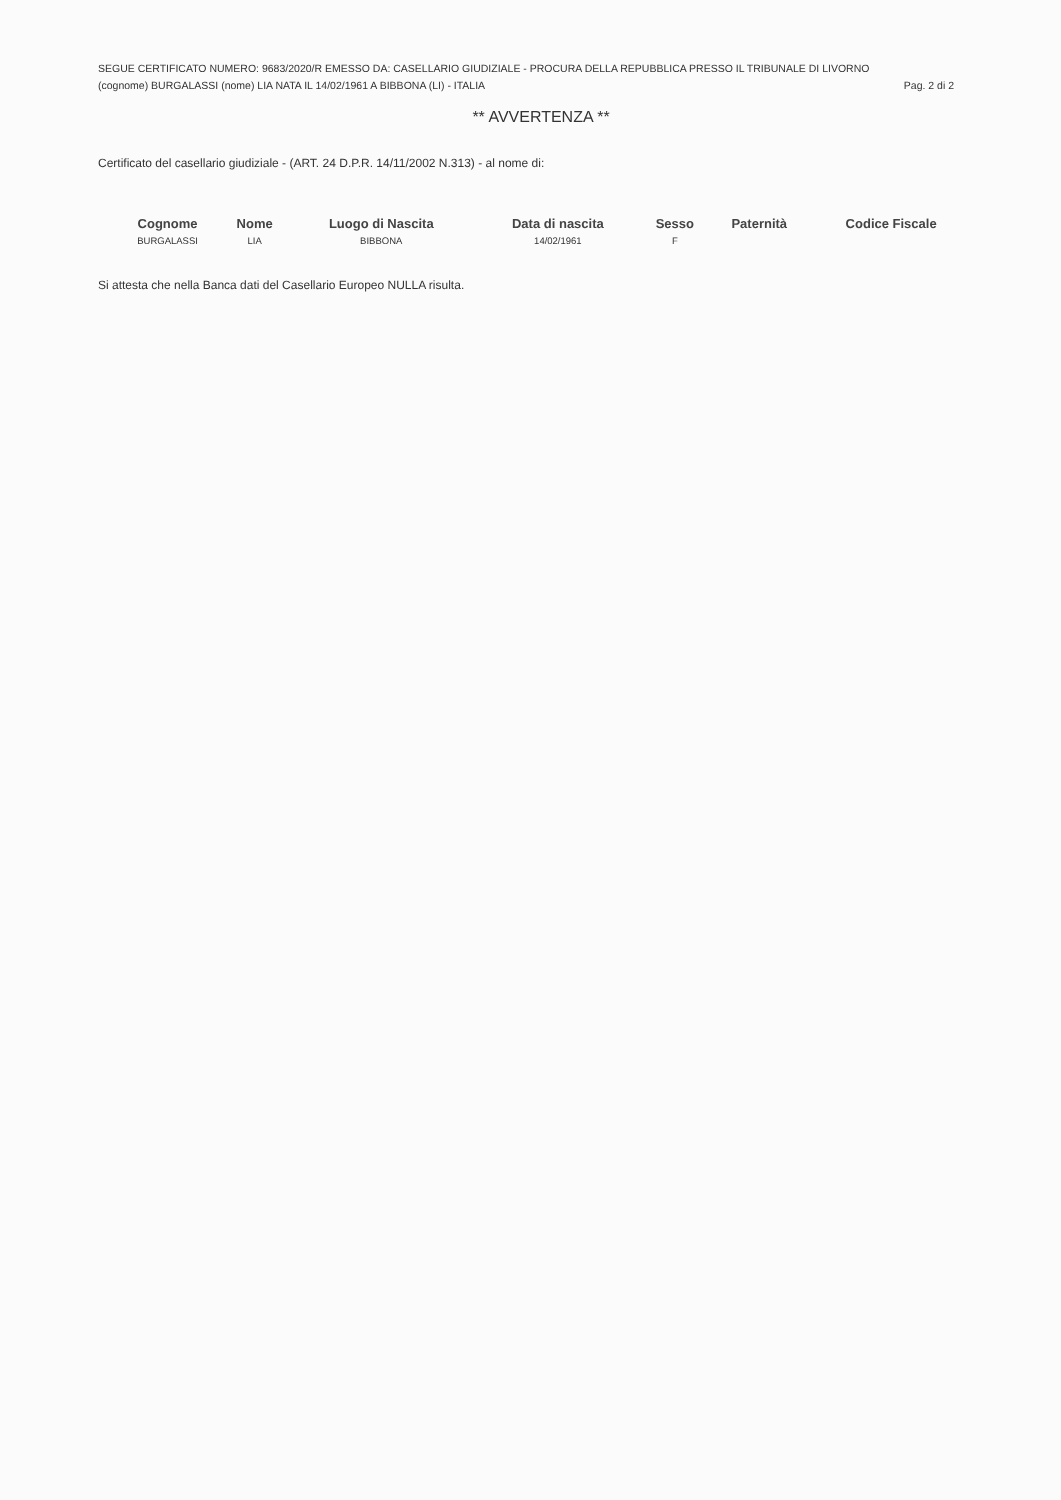SEGUE CERTIFICATO NUMERO: 9683/2020/R EMESSO DA: CASELLARIO GIUDIZIALE - PROCURA DELLA REPUBBLICA PRESSO IL TRIBUNALE DI LIVORNO
(cognome) BURGALASSI (nome) LIA NATA IL 14/02/1961 A BIBBONA (LI) - ITALIA Pag. 2 di 2
** AVVERTENZA **
Certificato del casellario giudiziale - (ART. 24 D.P.R. 14/11/2002 N.313) - al nome di:
| Cognome | Nome | Luogo di Nascita | Data di nascita | Sesso | Paternità | Codice Fiscale |
| --- | --- | --- | --- | --- | --- | --- |
| BURGALASSI | LIA | BIBBONA | 14/02/1961 | F | | |
Si attesta che nella Banca dati del Casellario Europeo NULLA risulta.